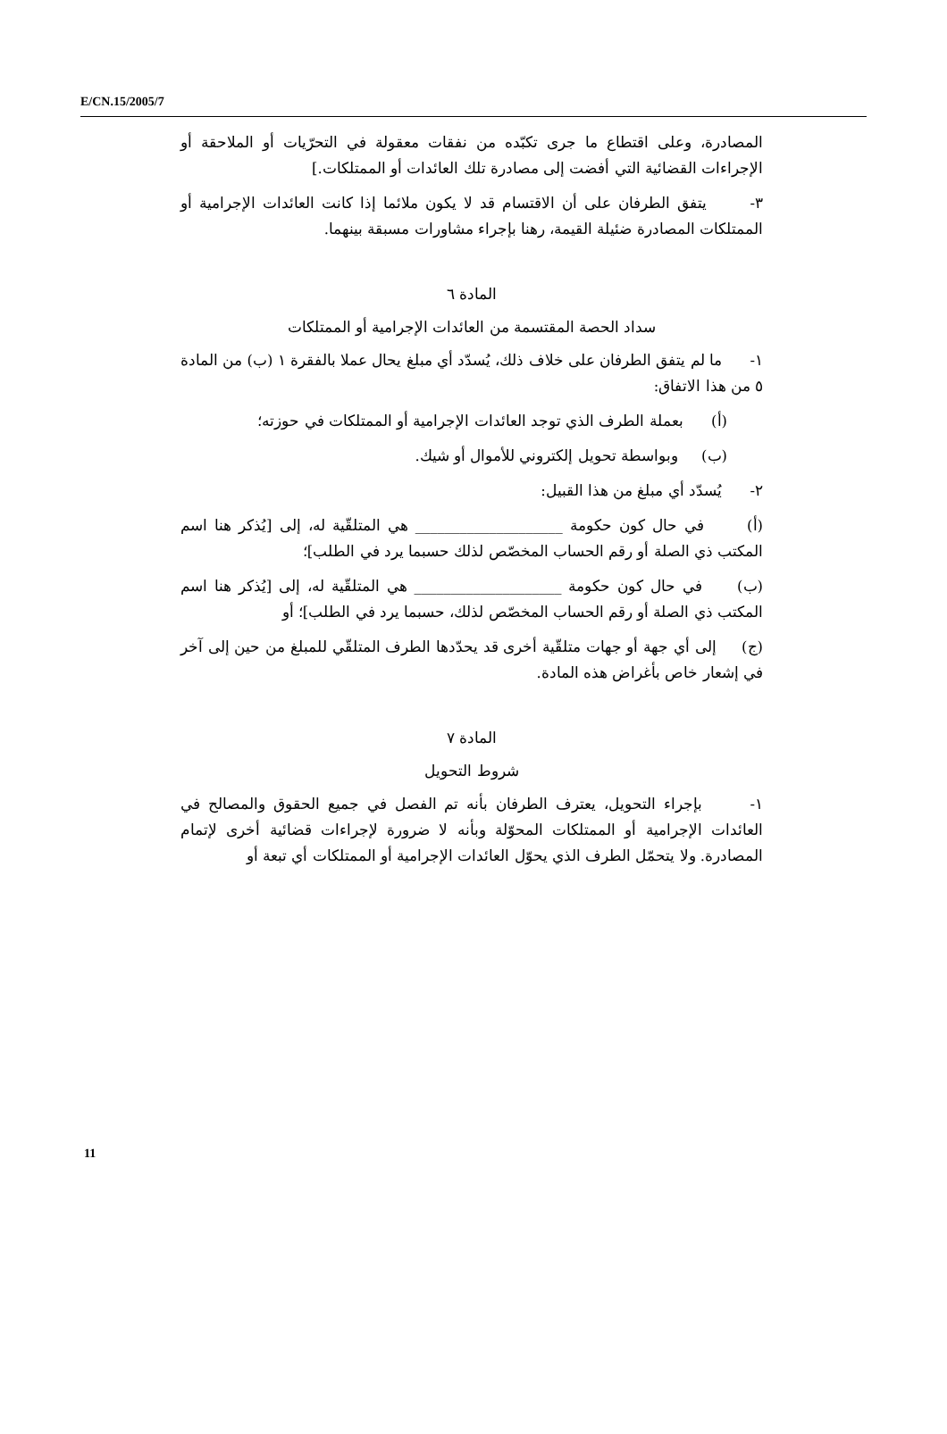E/CN.15/2005/7
المصادرة، وعلى اقتطاع ما جرى تكبّده من نفقات معقولة في التحرّيات أو الملاحقة أو الإجراءات القضائية التي أفضت إلى مصادرة تلك العائدات أو الممتلكات.]
٣- يتفق الطرفان على أن الاقتسام قد لا يكون ملائما إذا كانت العائدات الإجرامية أو الممتلكات المصادرة ضئيلة القيمة، رهنا بإجراء مشاورات مسبقة بينهما.
المادة ٦
سداد الحصة المقتسمة من العائدات الإجرامية أو الممتلكات
١- ما لم يتفق الطرفان على خلاف ذلك، يُسدّد أي مبلغ يحال عملا بالفقرة ١ (ب) من المادة ٥ من هذا الاتفاق:
(أ) بعملة الطرف الذي توجد العائدات الإجرامية أو الممتلكات في حوزته؛
(ب) وبواسطة تحويل إلكتروني للأموال أو شيك.
٢- يُسدّد أي مبلغ من هذا القبيل:
(أ) في حال كون حكومة ____________________ هي المتلقّية له، إلى [يُذكر هنا اسم المكتب ذي الصلة أو رقم الحساب المخصّص لذلك حسبما يرد في الطلب]؛
(ب) في حال كون حكومة ____________________ هي المتلقّية له، إلى [يُذكر هنا اسم المكتب ذي الصلة أو رقم الحساب المخصّص لذلك، حسبما يرد في الطلب]؛ أو
(ج) إلى أي جهة أو جهات متلقّية أخرى قد يحدّدها الطرف المتلقّي للمبلغ من حين إلى آخر في إشعار خاص بأغراض هذه المادة.
المادة ٧
شروط التحويل
١- بإجراء التحويل، يعترف الطرفان بأنه تم الفصل في جميع الحقوق والمصالح في العائدات الإجرامية أو الممتلكات المحوّلة وبأنه لا ضرورة لإجراءات قضائية أخرى لإتمام المصادرة. ولا يتحمّل الطرف الذي يحوّل العائدات الإجرامية أو الممتلكات أي تبعة أو
11